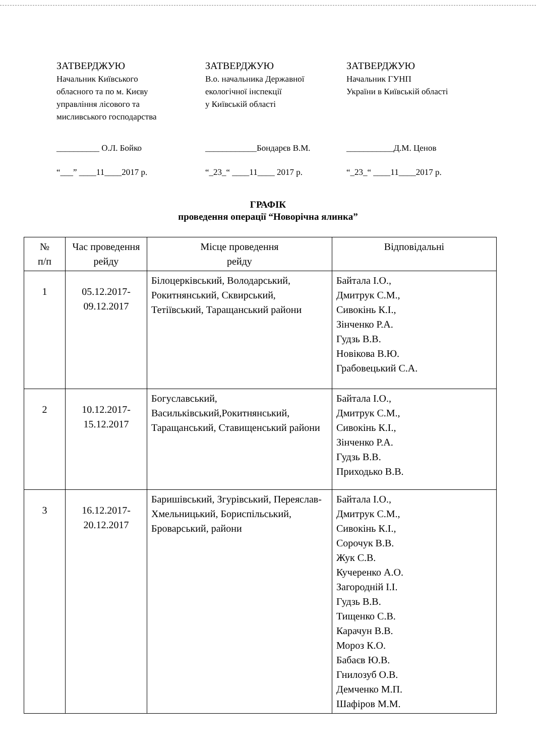ЗАТВЕРДЖУЮ
Начальник Київського
обласного та по м. Києву
управління лісового та
мисливського господарства
__________ О.Л. Бойко
“___” ____11____2017 р.
ЗАТВЕРДЖУЮ
В.о. начальника Державної
екологічної інспекції
у Київській області
____________Бондарєв В.М.
“_23_“ ____11____ 2017 р.
ЗАТВЕРДЖУЮ
Начальник ГУНП
України в Київській області
___________Д.М. Ценов
“_23_“ ____11____2017 р.
ГРАФІК
проведення операції “Новорічна ялинка”
| № п/п | Час проведення рейду | Місце проведення рейду | Відповідальні |
| --- | --- | --- | --- |
| 1 | 05.12.2017- 09.12.2017 | Білоцерківський, Володарський, Рокитнянський, Сквирський, Тетіївський, Таращанський райони | Байтала І.О., Дмитрук С.М., Сивокінь К.І., Зінченко Р.А. Гудзь В.В. Новікова В.Ю. Грабовецький С.А. |
| 2 | 10.12.2017- 15.12.2017 | Богуславський, Васильківський,Рокитнянський, Таращанський, Ставищенський райони | Байтала І.О., Дмитрук С.М., Сивокінь К.І., Зінченко Р.А. Гудзь В.В. Приходько В.В. |
| 3 | 16.12.2017- 20.12.2017 | Баришівський, Згурівський, Переяслав-Хмельницький, Бориспільський, Броварський, райони | Байтала І.О., Дмитрук С.М., Сивокінь К.І., Сорочук В.В. Жук С.В. Кучеренко А.О. Загородній І.І. Гудзь В.В. Тищенко С.В. Карачун В.В. Мороз К.О. Бабаєв Ю.В. Гнилозуб О.В. Демченко М.П. Шафіров М.М. |